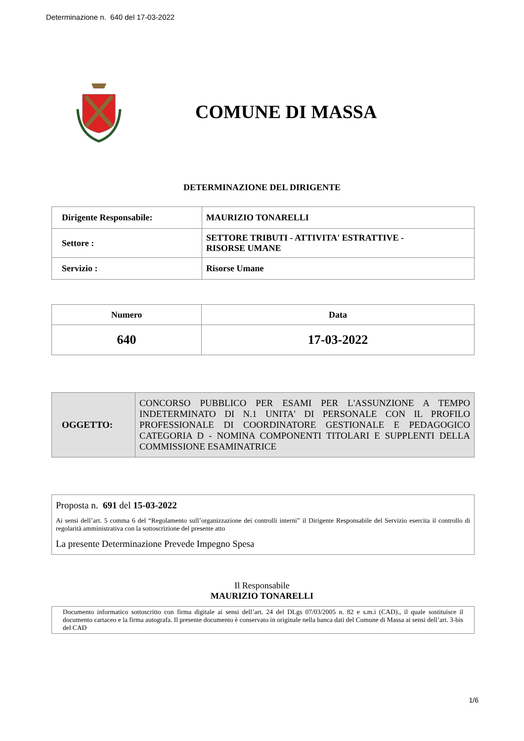Determinazione n. 640 del 17-03-2022
COMUNE DI MASSA
DETERMINAZIONE DEL DIRIGENTE
| Dirigente Responsabile: | MAURIZIO TONARELLI |
| Settore : | SETTORE TRIBUTI - ATTIVITA' ESTRATTIVE - RISORSE UMANE |
| Servizio : | Risorse Umane |
| Numero | Data |
| --- | --- |
| 640 | 17-03-2022 |
| OGGETTO: | CONCORSO PUBBLICO PER ESAMI PER L'ASSUNZIONE A TEMPO INDETERMINATO DI N.1 UNITA' DI PERSONALE CON IL PROFILO PROFESSIONALE DI COORDINATORE GESTIONALE E PEDAGOGICO CATEGORIA D - NOMINA COMPONENTI TITOLARI E SUPPLENTI DELLA COMMISSIONE ESAMINATRICE |
Proposta n. 691 del 15-03-2022
Ai sensi dell’art. 5 comma 6 del “Regolamento sull’organizzazione dei controlli interni” il Dirigente Responsabile del Servizio esercita il controllo di regolarità amministrativa con la sottoscrizione del presente atto
La presente Determinazione Prevede Impegno Spesa
Il Responsabile
MAURIZIO TONARELLI
Documento informatico sottoscritto con firma digitale ai sensi dell’art. 24 del DLgs 07/03/2005 n. 82 e s.m.i (CAD)., il quale sostituisce il documento cartaceo e la firma autografa. Il presente documento è conservato in originale nella banca dati del Comune di Massa ai sensi dell’art. 3-bis del CAD
1/6